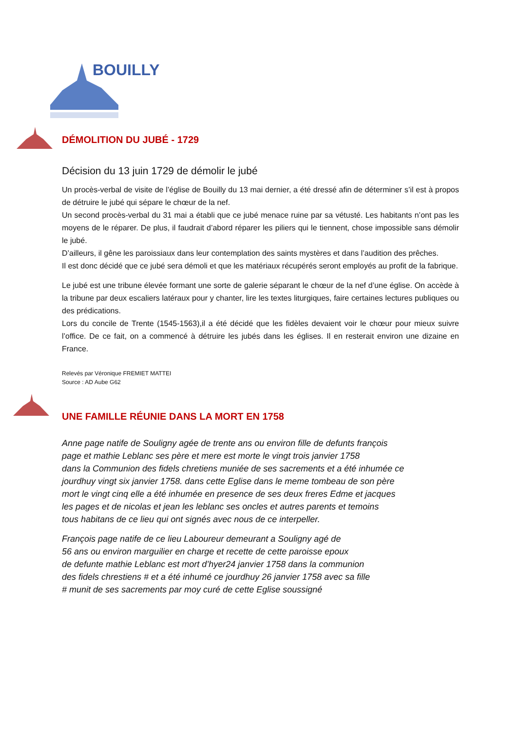BOUILLY
DÉMOLITION DU JUBÉ - 1729
Décision du 13 juin 1729 de démolir le jubé
Un procès-verbal de visite de l’église de Bouilly du 13 mai dernier, a été dressé afin de déterminer s’il est à propos de détruire le jubé qui sépare le chœur de la nef.
Un second procès-verbal du 31 mai a établi que ce jubé menace ruine par sa vétusté. Les habitants n’ont pas les moyens de le réparer. De plus, il faudrait d’abord réparer les piliers qui le tiennent, chose impossible sans démolir le jubé.
D’ailleurs, il gêne les paroissiaux dans leur contemplation des saints mystères et dans l’audition des prêches.
Il est donc décidé que ce jubé sera démoli et que les matériaux récupérés seront employés au profit de la fabrique.
Le jubé est une tribune élevée formant une sorte de galerie séparant le chœur de la nef d’une église. On accède à la tribune par deux escaliers latéraux pour y chanter, lire les textes liturgiques, faire certaines lectures publiques ou des prédications.
Lors du concile de Trente (1545-1563),il a été décidé que les fidèles devaient voir le chœur pour mieux suivre l’office. De ce fait, on a commencé à détruire les jubés dans les églises. Il en resterait environ une dizaine en France.
Relevés par Véronique FREMIET MATTEI
Source : AD Aube G62
UNE FAMILLE RÉUNIE DANS LA MORT EN 1758
Anne page natife de Souligny agée de trente ans ou environ fille de defunts françois
page et mathie Leblanc ses père et mere est morte le vingt trois janvier 1758
dans la Communion des fidels chretiens muniée de ses sacrements et a été inhumée ce
jourdhuy vingt six janvier 1758. dans cette Eglise dans le meme tombeau de son père
mort le vingt cinq elle a été inhumée en presence de ses deux freres Edme et jacques
les pages et de nicolas et jean les leblanc ses oncles et autres parents et temoins
tous habitans de ce lieu qui ont signés avec nous de ce interpeller.
François page natife de ce lieu Laboureur demeurant a Souligny agé de
56 ans ou environ marguilier en charge et recette de cette paroisse epoux
de defunte mathie Leblanc est mort d’hyer24 janvier 1758 dans la communion
des fidels chrestiens # et a été inhumé ce jourdhuy 26 janvier 1758 avec sa fille
# munit de ses sacrements par moy curé de cette Eglise soussigné